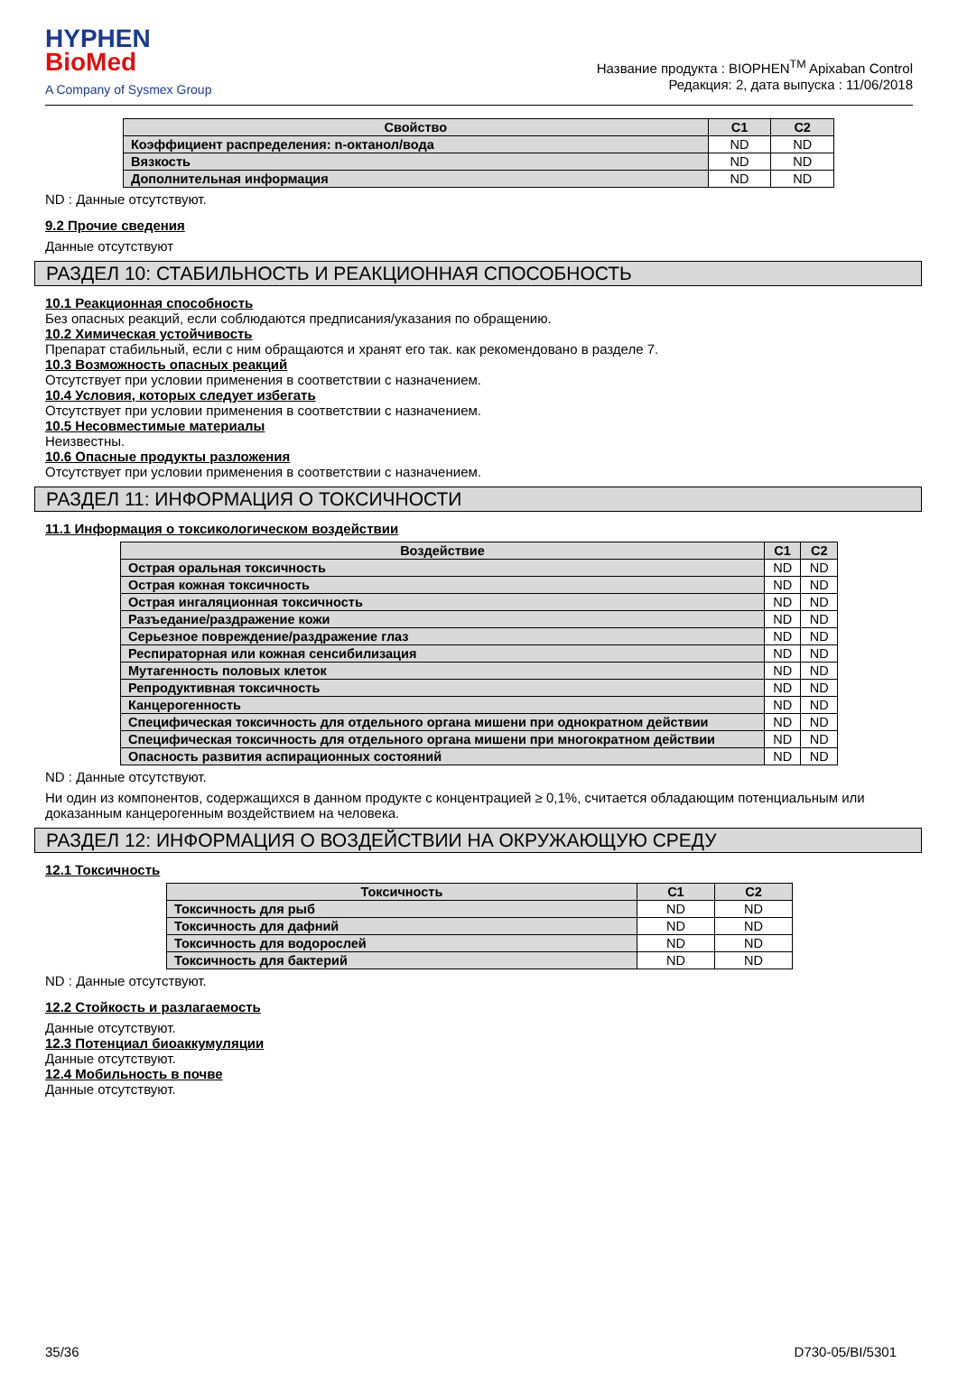HYPHEN
BioMed
A Company of Sysmex Group
Название продукта : BIOPHEN<sup>TM</sup> Apixaban Control
Редакция: 2, дата выпуска : 11/06/2018
| Свойство | C1 | C2 |
| --- | --- | --- |
| Коэффициент распределения: n-октанол/вода | ND | ND |
| Вязкость | ND | ND |
| Дополнительная информация | ND | ND |
ND : Данные отсутствуют.
9.2 Прочие сведения
Данные отсутствуют
РАЗДЕЛ 10: СТАБИЛЬНОСТЬ И РЕАКЦИОННАЯ СПОСОБНОСТЬ
10.1 Реакционная способность
Без опасных реакций, если соблюдаются предписания/указания по обращению.
10.2 Химическая устойчивость
Препарат стабильный, если с ним обращаются и хранят его так. как рекомендовано в разделе 7.
10.3 Возможность опасных реакций
Отсутствует при условии применения в соответствии с назначением.
10.4 Условия, которых следует избегать
Отсутствует при условии применения в соответствии с назначением.
10.5 Несовместимые материалы
Неизвестны.
10.6 Опасные продукты разложения
Отсутствует при условии применения в соответствии с назначением.
РАЗДЕЛ 11: ИНФОРМАЦИЯ О ТОКСИЧНОСТИ
11.1 Информация о токсикологическом воздействии
| Воздействие | C1 | C2 |
| --- | --- | --- |
| Острая оральная токсичность | ND | ND |
| Острая кожная токсичность | ND | ND |
| Острая ингаляционная токсичность | ND | ND |
| Разъедание/раздражение кожи | ND | ND |
| Серьезное повреждение/раздражение глаз | ND | ND |
| Респираторная или кожная сенсибилизация | ND | ND |
| Мутагенность половых клеток | ND | ND |
| Репродуктивная токсичность | ND | ND |
| Канцерогенность | ND | ND |
| Специфическая токсичность для отдельного органа мишени при однократном действии | ND | ND |
| Специфическая токсичность для отдельного органа мишени при многократном действии | ND | ND |
| Опасность развития аспирационных состояний | ND | ND |
ND : Данные отсутствуют.
Ни один из компонентов, содержащихся в данном продукте с концентрацией ≥ 0,1%, считается обладающим потенциальным или доказанным канцерогенным воздействием на человека.
РАЗДЕЛ 12: ИНФОРМАЦИЯ О ВОЗДЕЙСТВИИ НА ОКРУЖАЮЩУЮ СРЕДУ
12.1 Токсичность
| Токсичность | C1 | C2 |
| --- | --- | --- |
| Токсичность для рыб | ND | ND |
| Токсичность для дафний | ND | ND |
| Токсичность для водорослей | ND | ND |
| Токсичность для бактерий | ND | ND |
ND : Данные отсутствуют.
12.2 Стойкость и разлагаемость
Данные отсутствуют.
12.3 Потенциал биоаккумуляции
Данные отсутствуют.
12.4 Мобильность в почве
Данные отсутствуют.
35/36 D730-05/BI/5301